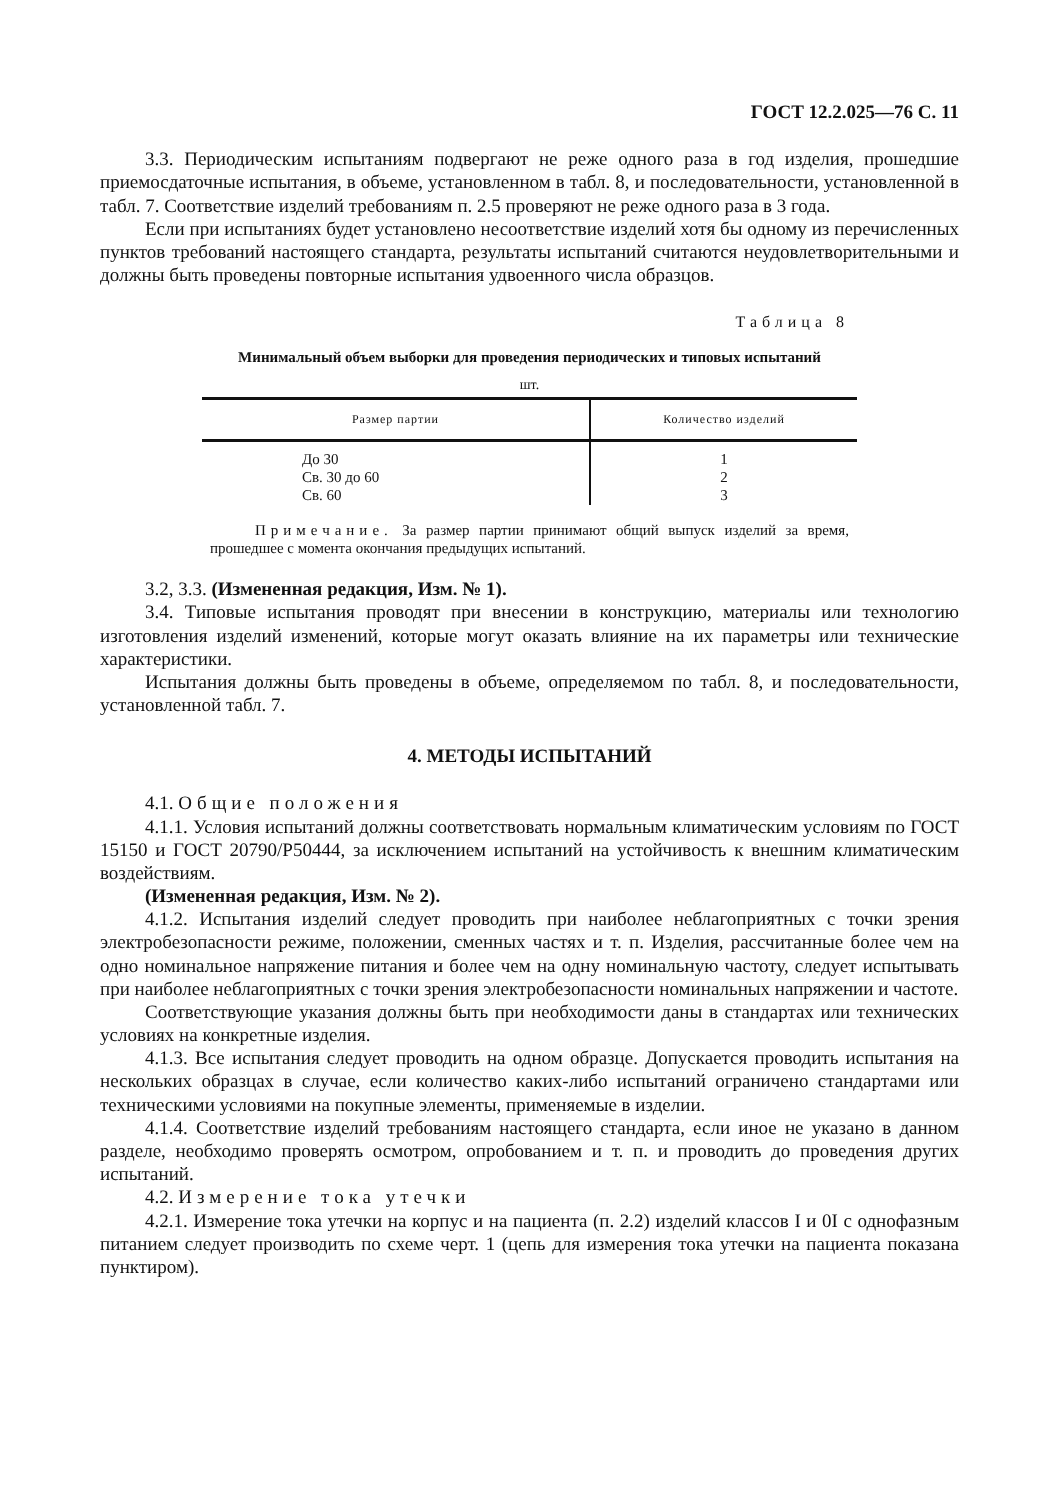ГОСТ 12.2.025—76 С. 11
3.3. Периодическим испытаниям подвергают не реже одного раза в год изделия, прошедшие приемосдаточные испытания, в объеме, установленном в табл. 8, и последовательности, установленной в табл. 7. Соответствие изделий требованиям п. 2.5 проверяют не реже одного раза в 3 года.
Если при испытаниях будет установлено несоответствие изделий хотя бы одному из перечисленных пунктов требований настоящего стандарта, результаты испытаний считаются неудовлетворительными и должны быть проведены повторные испытания удвоенного числа образцов.
Таблица 8
Минимальный объем выборки для проведения периодических и типовых испытаний
шт.
| Размер партии | Количество изделий |
| --- | --- |
| До 30 Св. 30 до 60 Св. 60 | 1 2 3 |
Примечание. За размер партии принимают общий выпуск изделий за время, прошедшее с момента окончания предыдущих испытаний.
3.2, 3.3. (Измененная редакция, Изм. № 1).
3.4. Типовые испытания проводят при внесении в конструкцию, материалы или технологию изготовления изделий изменений, которые могут оказать влияние на их параметры или технические характеристики.
Испытания должны быть проведены в объеме, определяемом по табл. 8, и последовательности, установленной табл. 7.
4. МЕТОДЫ ИСПЫТАНИЙ
4.1. Общие положения
4.1.1. Условия испытаний должны соответствовать нормальным климатическим условиям по ГОСТ 15150 и ГОСТ 20790/Р50444, за исключением испытаний на устойчивость к внешним климатическим воздействиям.
(Измененная редакция, Изм. № 2).
4.1.2. Испытания изделий следует проводить при наиболее неблагоприятных с точки зрения электробезопасности режиме, положении, сменных частях и т. п. Изделия, рассчитанные более чем на одно номинальное напряжение питания и более чем на одну номинальную частоту, следует испытывать при наиболее неблагоприятных с точки зрения электробезопасности номинальных напряжении и частоте.
Соответствующие указания должны быть при необходимости даны в стандартах или технических условиях на конкретные изделия.
4.1.3. Все испытания следует проводить на одном образце. Допускается проводить испытания на нескольких образцах в случае, если количество каких-либо испытаний ограничено стандартами или техническими условиями на покупные элементы, применяемые в изделии.
4.1.4. Соответствие изделий требованиям настоящего стандарта, если иное не указано в данном разделе, необходимо проверять осмотром, опробованием и т. п. и проводить до проведения других испытаний.
4.2. Измерение тока утечки
4.2.1. Измерение тока утечки на корпус и на пациента (п. 2.2) изделий классов I и 0I с однофазным питанием следует производить по схеме черт. 1 (цепь для измерения тока утечки на пациента показана пунктиром).